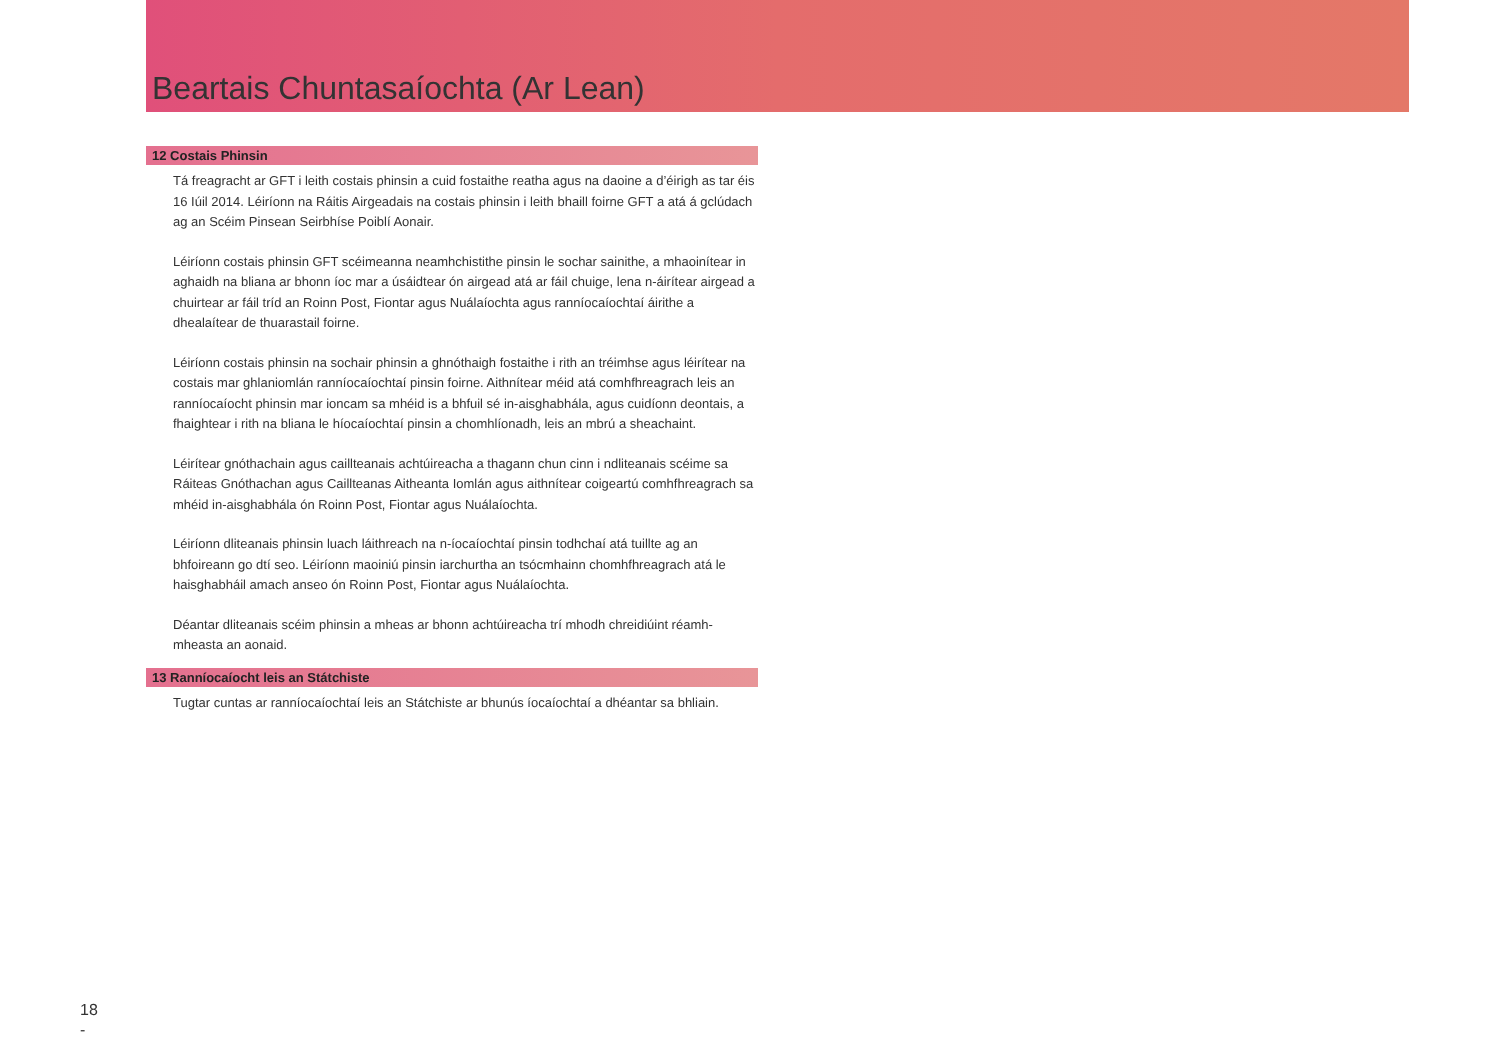Beartais Chuntasaíochta (Ar Lean)
12 Costais Phinsin
Tá freagracht ar GFT i leith costais phinsin a cuid fostaithe reatha agus na daoine a d’éirigh as tar éis 16 Iúil 2014. Léiríonn na Ráitis Airgeadais na costais phinsin i leith bhaill foirne GFT a atá á gclúdach ag an Scéim Pinsean Seirbhíse Poiblí Aonair.
Léiríonn costais phinsin GFT scéimeanna neamhchistithe pinsin le sochar sainithe, a mhaoinítear in aghaidh na bliana ar bhonn íoc mar a úsáidtear ón airgead atá ar fáil chuige, lena n-áirítear airgead a chuirtear ar fáil tríd an Roinn Post, Fiontar agus Nuálaíochta agus ranníocaíochtaí áirithe a dhealaítear de thuarastail foirne.
Léiríonn costais phinsin na sochair phinsin a ghnóthaigh fostaithe i rith an tréimhse agus léirítear na costais mar ghlaniomlán ranníocaíochtaí pinsin foirne. Aithnítear méid atá comhfhreagrach leis an ranníocaíocht phinsin mar ioncam sa mhéid is a bhfuil sé in-aisghabhála, agus cuidíonn deontais, a fhaightear i rith na bliana le híocaíochtaí pinsin a chomhlíonadh, leis an mbrú a sheachaint.
Léirítear gnóthachain agus caillteanais achtúireacha a thagann chun cinn i ndliteanais scéime sa Ráiteas Gnóthachan agus Caillteanas Aitheanta Iomlán agus aithnítear coigeartú comhfhreagrach sa mhéid in-aisghabhála ón Roinn Post, Fiontar agus Nuálaíochta.
Léiríonn dliteanais phinsin luach láithreach na n-íocaíochtaí pinsin todhchaí atá tuillte ag an bhfoireann go dtí seo. Léiríonn maoiniú pinsin iarchurtha an tsócmhainn chomhfhreagrach atá le haisghabháil amach anseo ón Roinn Post, Fiontar agus Nuálaíochta.
Déantar dliteanais scéim phinsin a mheas ar bhonn achtúireacha trí mhodh chreidiúint réamh-mheasta an aonaid.
13 Ranníocaíocht leis an Státchiste
Tugtar cuntas ar ranníocaíochtaí leis an Státchiste ar bhunús íocaíochtaí a dhéantar sa bhliain.
18
-